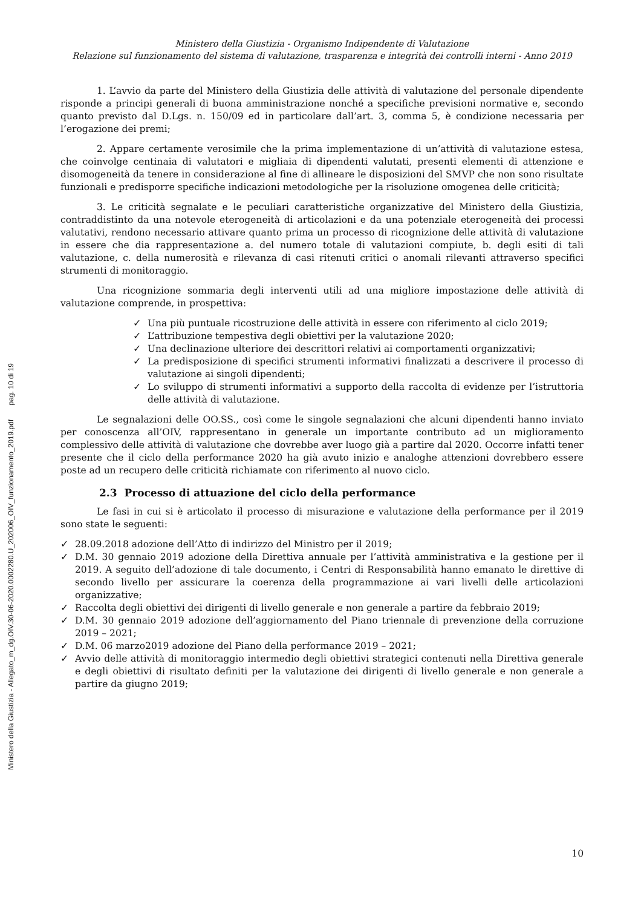Ministero della Giustizia - Allegato_m_dg.OIV.30-06-2020.0002280.U_202006_OIV_funzionamento_2019.pdf pag. 10 di 19
Ministero della Giustizia - Organismo Indipendente di Valutazione
Relazione sul funzionamento del sistema di valutazione, trasparenza e integrità dei controlli interni - Anno 2019
1. L’avvio da parte del Ministero della Giustizia delle attività di valutazione del personale dipendente risponde a principi generali di buona amministrazione nonché a specifiche previsioni normative e, secondo quanto previsto dal D.Lgs. n. 150/09 ed in particolare dall’art. 3, comma 5, è condizione necessaria per l’erogazione dei premi;
2. Appare certamente verosimile che la prima implementazione di un’attività di valutazione estesa, che coinvolge centinaia di valutatori e migliaia di dipendenti valutati, presenti elementi di attenzione e disomogeneità da tenere in considerazione al fine di allineare le disposizioni del SMVP che non sono risultate funzionali e predisporre specifiche indicazioni metodologiche per la risoluzione omogenea delle criticità;
3. Le criticità segnalate e le peculiari caratteristiche organizzative del Ministero della Giustizia, contraddistinto da una notevole eterogeneità di articolazioni e da una potenziale eterogeneità dei processi valutativi, rendono necessario attivare quanto prima un processo di ricognizione delle attività di valutazione in essere che dia rappresentazione a. del numero totale di valutazioni compiute, b. degli esiti di tali valutazione, c. della numerosità e rilevanza di casi ritenuti critici o anomali rilevanti attraverso specifici strumenti di monitoraggio.
Una ricognizione sommaria degli interventi utili ad una migliore impostazione delle attività di valutazione comprende, in prospettiva:
✓ Una più puntuale ricostruzione delle attività in essere con riferimento al ciclo 2019;
✓ L’attribuzione tempestiva degli obiettivi per la valutazione 2020;
✓ Una declinazione ulteriore dei descrittori relativi ai comportamenti organizzativi;
✓ La predisposizione di specifici strumenti informativi finalizzati a descrivere il processo di valutazione ai singoli dipendenti;
✓ Lo sviluppo di strumenti informativi a supporto della raccolta di evidenze per l’istruttoria delle attività di valutazione.
Le segnalazioni delle OO.SS., così come le singole segnalazioni che alcuni dipendenti hanno inviato per conoscenza all’OIV, rappresentano in generale un importante contributo ad un miglioramento complessivo delle attività di valutazione che dovrebbe aver luogo già a partire dal 2020. Occorre infatti tener presente che il ciclo della performance 2020 ha già avuto inizio e analoghe attenzioni dovrebbero essere poste ad un recupero delle criticità richiamate con riferimento al nuovo ciclo.
2.3 Processo di attuazione del ciclo della performance
Le fasi in cui si è articolato il processo di misurazione e valutazione della performance per il 2019 sono state le seguenti:
✓ 28.09.2018 adozione dell’Atto di indirizzo del Ministro per il 2019;
✓ D.M. 30 gennaio 2019 adozione della Direttiva annuale per l’attività amministrativa e la gestione per il 2019. A seguito dell’adozione di tale documento, i Centri di Responsabilità hanno emanato le direttive di secondo livello per assicurare la coerenza della programmazione ai vari livelli delle articolazioni organizzative;
✓ Raccolta degli obiettivi dei dirigenti di livello generale e non generale a partire da febbraio 2019;
✓ D.M. 30 gennaio 2019 adozione dell’aggiornamento del Piano triennale di prevenzione della corruzione 2019 – 2021;
✓ D.M. 06 marzo2019 adozione del Piano della performance 2019 – 2021;
✓ Avvio delle attività di monitoraggio intermedio degli obiettivi strategici contenuti nella Direttiva generale e degli obiettivi di risultato definiti per la valutazione dei dirigenti di livello generale e non generale a partire da giugno 2019;
10